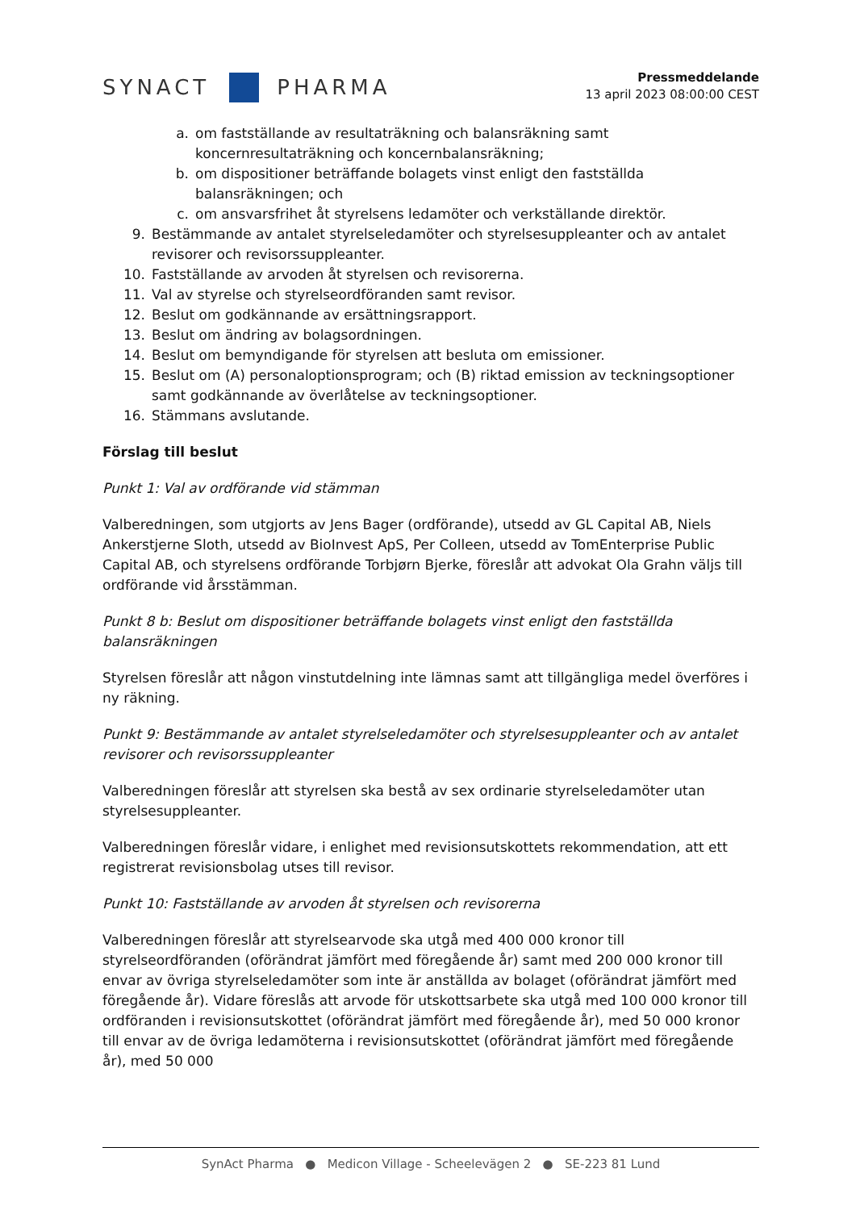SYNACT
PHARMA
Pressmeddelande
13 april 2023 08:00:00 CEST
a. om fastställande av resultaträkning och balansräkning samt koncernresultaträkning och koncernbalansräkning;
b. om dispositioner beträffande bolagets vinst enligt den fastställda balansräkningen; och
c. om ansvarsfrihet åt styrelsens ledamöter och verkställande direktör.
9. Bestämmande av antalet styrelseledamöter och styrelsesuppleanter och av antalet revisorer och revisorssuppleanter.
10. Fastställande av arvoden åt styrelsen och revisorerna.
11. Val av styrelse och styrelseordföranden samt revisor.
12. Beslut om godkännande av ersättningsrapport.
13. Beslut om ändring av bolagsordningen.
14. Beslut om bemyndigande för styrelsen att besluta om emissioner.
15. Beslut om (A) personaloptionsprogram; och (B) riktad emission av teckningsoptioner samt godkännande av överlåtelse av teckningsoptioner.
16. Stämmans avslutande.
Förslag till beslut
Punkt 1: Val av ordförande vid stämman
Valberedningen, som utgjorts av Jens Bager (ordförande), utsedd av GL Capital AB, Niels Ankerstjerne Sloth, utsedd av BioInvest ApS, Per Colleen, utsedd av TomEnterprise Public Capital AB, och styrelsens ordförande Torbjørn Bjerke, föreslår att advokat Ola Grahn väljs till ordförande vid årsstämman.
Punkt 8 b: Beslut om dispositioner beträffande bolagets vinst enligt den fastställda balansräkningen
Styrelsen föreslår att någon vinstutdelning inte lämnas samt att tillgängliga medel överföres i ny räkning.
Punkt 9: Bestämmande av antalet styrelseledamöter och styrelsesuppleanter och av antalet revisorer och revisorssuppleanter
Valberedningen föreslår att styrelsen ska bestå av sex ordinarie styrelseledamöter utan styrelsesuppleanter.
Valberedningen föreslår vidare, i enlighet med revisionsutskottets rekommendation, att ett registrerat revisionsbolag utses till revisor.
Punkt 10: Fastställande av arvoden åt styrelsen och revisorerna
Valberedningen föreslår att styrelsearvode ska utgå med 400 000 kronor till styrelseordföranden (oförändrat jämfört med föregående år) samt med 200 000 kronor till envar av övriga styrelseledamöter som inte är anställda av bolaget (oförändrat jämfört med föregående år). Vidare föreslås att arvode för utskottsarbete ska utgå med 100 000 kronor till ordföranden i revisionsutskottet (oförändrat jämfört med föregående år), med 50 000 kronor till envar av de övriga ledamöterna i revisionsutskottet (oförändrat jämfört med föregående år), med 50 000
SynAct Pharma ● Medicon Village - Scheelevägen 2 ● SE-223 81 Lund